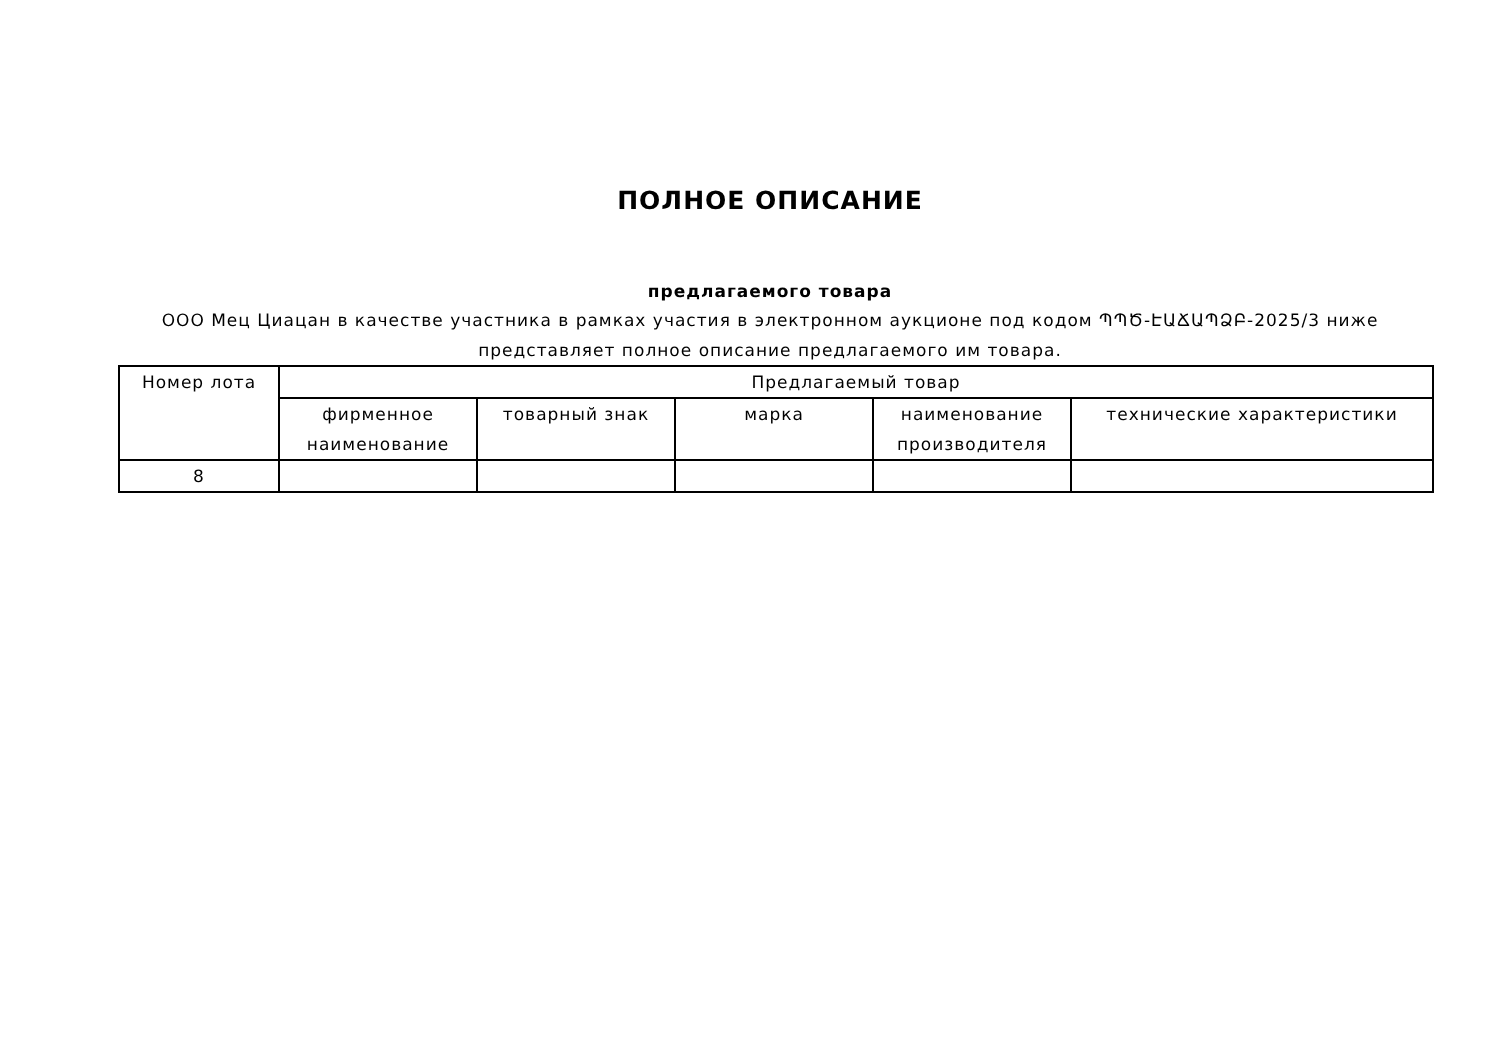ПОЛНОЕ ОПИСАНИЕ
предлагаемого товара
ООО Мец Циацан в качестве участника в рамках участия в электронном аукционе под кодом ՊՊԾ-ԷԱՃԱՊՁԲ-2025/3 ниже представляет полное описание предлагаемого им товара.
| Номер лота | Предлагаемый товар | | | | |
| --- | --- | --- | --- | --- | --- |
| | фирменное наименование | товарный знак | марка | наименование производителя | технические характеристики |
| 8 | | | | | |